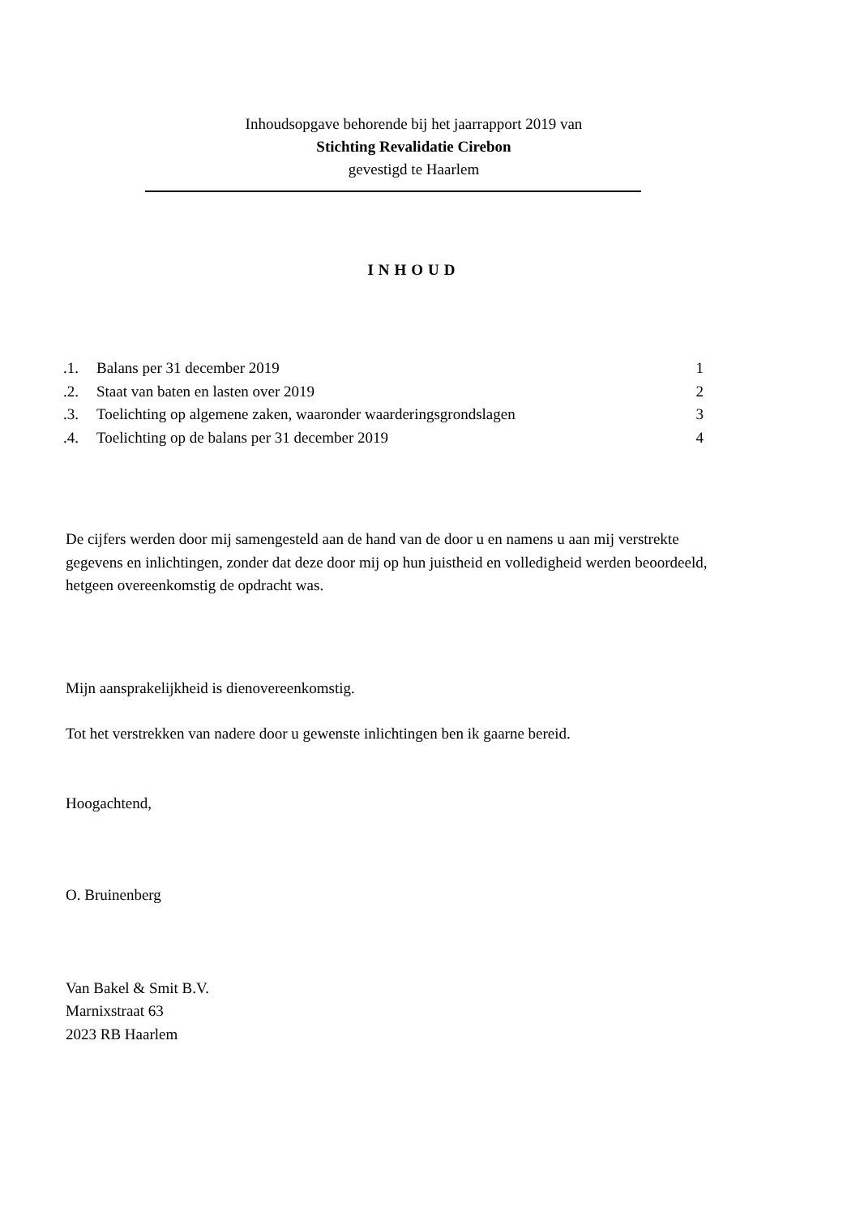Inhoudsopgave behorende bij het jaarrapport 2019 van
Stichting Revalidatie Cirebon
gevestigd te Haarlem
INHOUD
| .1. | Balans per 31 december 2019 | 1 |
| .2. | Staat van baten en lasten over 2019 | 2 |
| .3. | Toelichting op algemene zaken, waaronder waarderingsgrondslagen | 3 |
| .4. | Toelichting op de balans per 31 december 2019 | 4 |
De cijfers werden door mij samengesteld aan de hand van de door u en namens u aan mij verstrekte
gegevens en inlichtingen, zonder dat deze door mij op hun juistheid en volledigheid werden beoordeeld,
hetgeen overeenkomstig de opdracht was.
Mijn aansprakelijkheid is dienovereenkomstig.
Tot het verstrekken van nadere door u gewenste inlichtingen ben ik gaarne bereid.
Hoogachtend,
O. Bruinenberg
Van Bakel & Smit B.V.
Marnixstraat 63
2023 RB Haarlem